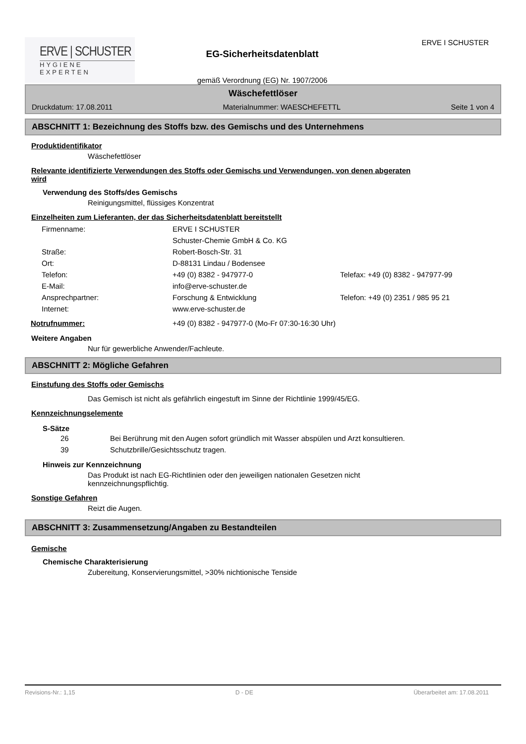ERVE | SCHUSTER
HYGIENE EXPERTEN
EG-Sicherheitsdatenblatt
gemäß Verordnung (EG) Nr. 1907/2006
ERVE I SCHUSTER
Wäschefettlöser
Druckdatum: 17.08.2011 Materialnummer: WAESCHEFETTL Seite 1 von 4
ABSCHNITT 1: Bezeichnung des Stoffs bzw. des Gemischs und des Unternehmens
Produktidentifikator
Wäschefettlöser
Relevante identifizierte Verwendungen des Stoffs oder Gemischs und Verwendungen, von denen abgeraten wird
Verwendung des Stoffs/des Gemischs
Reinigungsmittel, flüssiges Konzentrat
Einzelheiten zum Lieferanten, der das Sicherheitsdatenblatt bereitstellt
| Firmenname: | ERVE I SCHUSTER | |
| | Schuster-Chemie GmbH & Co. KG | |
| Straße: | Robert-Bosch-Str. 31 | |
| Ort: | D-88131 Lindau / Bodensee | |
| Telefon: | +49 (0) 8382 - 947977-0 | Telefax: +49 (0) 8382 - 947977-99 |
| E-Mail: | info@erve-schuster.de | |
| Ansprechpartner: | Forschung & Entwicklung | Telefon: +49 (0) 2351 / 985 95 21 |
| Internet: | www.erve-schuster.de | |
| Notrufnummer: | +49 (0) 8382 - 947977-0 (Mo-Fr 07:30-16:30 Uhr) |
Weitere Angaben
Nur für gewerbliche Anwender/Fachleute.
ABSCHNITT 2: Mögliche Gefahren
Einstufung des Stoffs oder Gemischs
Das Gemisch ist nicht als gefährlich eingestuft im Sinne der Richtlinie 1999/45/EG.
Kennzeichnungselemente
S-Sätze
| 26 | Bei Berührung mit den Augen sofort gründlich mit Wasser abspülen und Arzt konsultieren. |
| 39 | Schutzbrille/Gesichtsschutz tragen. |
Hinweis zur Kennzeichnung
Das Produkt ist nach EG-Richtlinien oder den jeweiligen nationalen Gesetzen nicht kennzeichnungspflichtig.
Sonstige Gefahren
Reizt die Augen.
ABSCHNITT 3: Zusammensetzung/Angaben zu Bestandteilen
Gemische
Chemische Charakterisierung
Zubereitung, Konservierungsmittel, >30% nichtionische Tenside
Revisions-Nr.: 1,15 D - DE Überarbeitet am: 17.08.2011